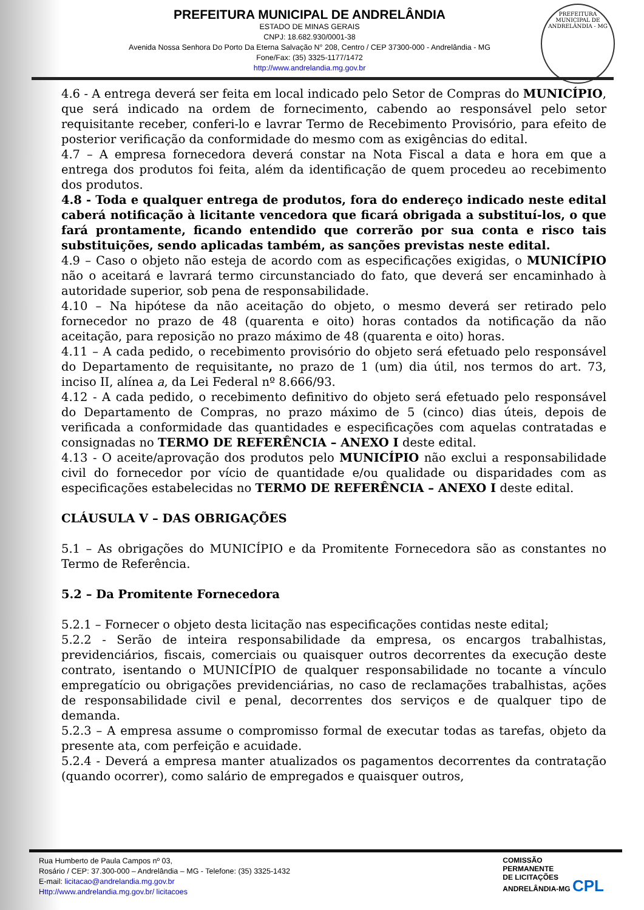PREFEITURA MUNICIPAL DE ANDRELÂNDIA
ESTADO DE MINAS GERAIS
CNPJ: 18.682.930/0001-38
Avenida Nossa Senhora Do Porto Da Eterna Salvação N° 208, Centro / CEP 37300-000 - Andrelândia - MG
Fone/Fax: (35) 3325-1177/1472
http://www.andrelandia.mg.gov.br
PREFEITURA MUNICIPAL DE ANDRELÂNDIA - MG
4.6 - A entrega deverá ser feita em local indicado pelo Setor de Compras do MUNICÍPIO, que será indicado na ordem de fornecimento, cabendo ao responsável pelo setor requisitante receber, conferi-lo e lavrar Termo de Recebimento Provisório, para efeito de posterior verificação da conformidade do mesmo com as exigências do edital.
4.7 – A empresa fornecedora deverá constar na Nota Fiscal a data e hora em que a entrega dos produtos foi feita, além da identificação de quem procedeu ao recebimento dos produtos.
4.8 - Toda e qualquer entrega de produtos, fora do endereço indicado neste edital caberá notificação à licitante vencedora que ficará obrigada a substituí-los, o que fará prontamente, ficando entendido que correrão por sua conta e risco tais substituições, sendo aplicadas também, as sanções previstas neste edital.
4.9 – Caso o objeto não esteja de acordo com as especificações exigidas, o MUNICÍPIO não o aceitará e lavrará termo circunstanciado do fato, que deverá ser encaminhado à autoridade superior, sob pena de responsabilidade.
4.10 – Na hipótese da não aceitação do objeto, o mesmo deverá ser retirado pelo fornecedor no prazo de 48 (quarenta e oito) horas contados da notificação da não aceitação, para reposição no prazo máximo de 48 (quarenta e oito) horas.
4.11 – A cada pedido, o recebimento provisório do objeto será efetuado pelo responsável do Departamento de requisitante, no prazo de 1 (um) dia útil, nos termos do art. 73, inciso II, alínea a, da Lei Federal nº 8.666/93.
4.12 - A cada pedido, o recebimento definitivo do objeto será efetuado pelo responsável do Departamento de Compras, no prazo máximo de 5 (cinco) dias úteis, depois de verificada a conformidade das quantidades e especificações com aquelas contratadas e consignadas no TERMO DE REFERÊNCIA – ANEXO I deste edital.
4.13 - O aceite/aprovação dos produtos pelo MUNICÍPIO não exclui a responsabilidade civil do fornecedor por vício de quantidade e/ou qualidade ou disparidades com as especificações estabelecidas no TERMO DE REFERÊNCIA – ANEXO I deste edital.
CLÁUSULA V – DAS OBRIGAÇÕES
5.1 – As obrigações do MUNICÍPIO e da Promitente Fornecedora são as constantes no Termo de Referência.
5.2 – Da Promitente Fornecedora
5.2.1 – Fornecer o objeto desta licitação nas especificações contidas neste edital;
5.2.2 - Serão de inteira responsabilidade da empresa, os encargos trabalhistas, previdenciários, fiscais, comerciais ou quaisquer outros decorrentes da execução deste contrato, isentando o MUNICÍPIO de qualquer responsabilidade no tocante a vínculo empregatício ou obrigações previdenciárias, no caso de reclamações trabalhistas, ações de responsabilidade civil e penal, decorrentes dos serviços e de qualquer tipo de demanda.
5.2.3 – A empresa assume o compromisso formal de executar todas as tarefas, objeto da presente ata, com perfeição e acuidade.
5.2.4 - Deverá a empresa manter atualizados os pagamentos decorrentes da contratação (quando ocorrer), como salário de empregados e quaisquer outros,
Rua Humberto de Paula Campos nº 03,
Rosário / CEP: 37.300-000 – Andrelândia – MG - Telefone: (35) 3325-1432
E-mail: licitacao@andrelandia.mg.gov.br
Http://www.andrelandia.mg.gov.br/ licitacoes
COMISSÃO
PERMANENTE
DE LICITAÇÕES
ANDRELÂNDIA-MG CPL